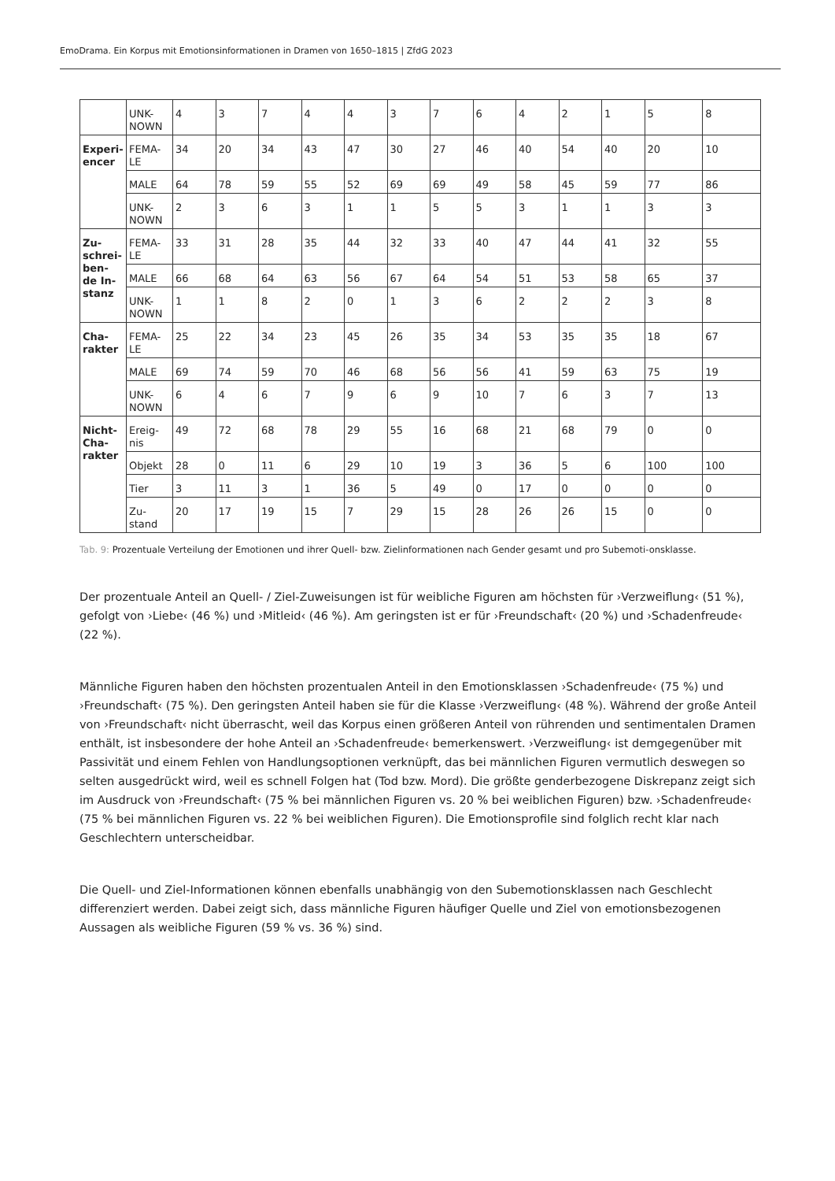EmoDrama. Ein Korpus mit Emotionsinformationen in Dramen von 1650–1815 | ZfdG 2023
| | UNK- NOWN | 4 | 3 | 7 | 4 | 4 | 3 | 7 | 6 | 4 | 2 | 1 | 5 | 8 |
| Experi- encer | FEMA- LE | 34 | 20 | 34 | 43 | 47 | 30 | 27 | 46 | 40 | 54 | 40 | 20 | 10 |
| | MALE | 64 | 78 | 59 | 55 | 52 | 69 | 69 | 49 | 58 | 45 | 59 | 77 | 86 |
| | UNK- NOWN | 2 | 3 | 6 | 3 | 1 | 1 | 5 | 5 | 3 | 1 | 1 | 3 | 3 |
| Zu- schrei- ben- de In- stanz | FEMA- LE | 33 | 31 | 28 | 35 | 44 | 32 | 33 | 40 | 47 | 44 | 41 | 32 | 55 |
| | MALE | 66 | 68 | 64 | 63 | 56 | 67 | 64 | 54 | 51 | 53 | 58 | 65 | 37 |
| | UNK- NOWN | 1 | 1 | 8 | 2 | 0 | 1 | 3 | 6 | 2 | 2 | 2 | 3 | 8 |
| Cha- rakter | FEMA- LE | 25 | 22 | 34 | 23 | 45 | 26 | 35 | 34 | 53 | 35 | 35 | 18 | 67 |
| | MALE | 69 | 74 | 59 | 70 | 46 | 68 | 56 | 56 | 41 | 59 | 63 | 75 | 19 |
| | UNK- NOWN | 6 | 4 | 6 | 7 | 9 | 6 | 9 | 10 | 7 | 6 | 3 | 7 | 13 |
| Nicht- Cha- rakter | Ereig- nis | 49 | 72 | 68 | 78 | 29 | 55 | 16 | 68 | 21 | 68 | 79 | 0 | 0 |
| | Objekt | 28 | 0 | 11 | 6 | 29 | 10 | 19 | 3 | 36 | 5 | 6 | 100 | 100 |
| | Tier | 3 | 11 | 3 | 1 | 36 | 5 | 49 | 0 | 17 | 0 | 0 | 0 | 0 |
| | Zu- stand | 20 | 17 | 19 | 15 | 7 | 29 | 15 | 28 | 26 | 26 | 15 | 0 | 0 |
Tab. 9: Prozentuale Verteilung der Emotionen und ihrer Quell- bzw. Zielinformationen nach Gender gesamt und pro Subemoti-onsklasse.
Der prozentuale Anteil an Quell- / Ziel-Zuweisungen ist für weibliche Figuren am höchsten für ›Verzweiflung‹ (51 %), gefolgt von ›Liebe‹ (46 %) und ›Mitleid‹ (46 %). Am geringsten ist er für ›Freundschaft‹ (20 %) und ›Schadenfreude‹ (22 %).
Männliche Figuren haben den höchsten prozentualen Anteil in den Emotionsklassen ›Schadenfreude‹ (75 %) und ›Freundschaft‹ (75 %). Den geringsten Anteil haben sie für die Klasse ›Verzweiflung‹ (48 %). Während der große Anteil von ›Freundschaft‹ nicht überrascht, weil das Korpus einen größeren Anteil von rührenden und sentimentalen Dramen enthält, ist insbesondere der hohe Anteil an ›Schadenfreude‹ bemerkenswert. ›Verzweiflung‹ ist demgegenüber mit Passivität und einem Fehlen von Handlungsoptionen verknüpft, das bei männlichen Figuren vermutlich deswegen so selten ausgedrückt wird, weil es schnell Folgen hat (Tod bzw. Mord). Die größte genderbezogene Diskrepanz zeigt sich im Ausdruck von ›Freundschaft‹ (75 % bei männlichen Figuren vs. 20 % bei weiblichen Figuren) bzw. ›Schadenfreude‹ (75 % bei männlichen Figuren vs. 22 % bei weiblichen Figuren). Die Emotionsprofile sind folglich recht klar nach Geschlechtern unterscheidbar.
Die Quell- und Ziel-Informationen können ebenfalls unabhängig von den Subemotionsklassen nach Geschlecht differenziert werden. Dabei zeigt sich, dass männliche Figuren häufiger Quelle und Ziel von emotionsbezogenen Aussagen als weibliche Figuren (59 % vs. 36 %) sind.